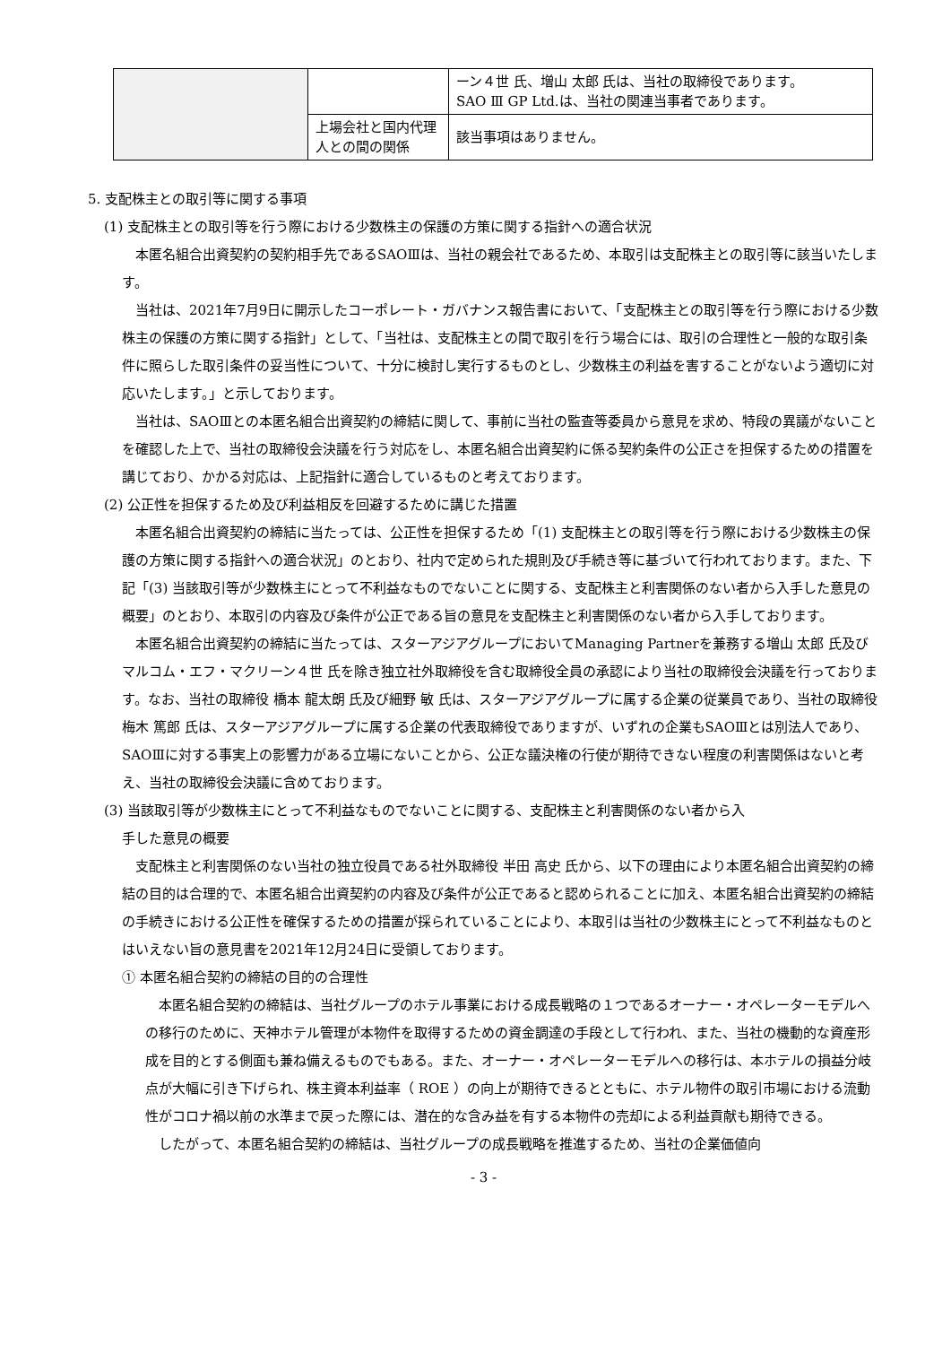| | | ーン４世 氏、増山 太郎 氏は、当社の取締役であります。 SAO Ⅲ GP Ltd.は、当社の関連当事者であります。 |
| | 上場会社と国内代理人との間の関係 | 該当事項はありません。 |
5. 支配株主との取引等に関する事項
(1) 支配株主との取引等を行う際における少数株主の保護の方策に関する指針への適合状況
　本匿名組合出資契約の契約相手先であるSAOⅢは、当社の親会社であるため、本取引は支配株主との取引等に該当いたします。
　当社は、2021年7月9日に開示したコーポレート・ガバナンス報告書において、「支配株主との取引等を行う際における少数株主の保護の方策に関する指針」として、「当社は、支配株主との間で取引を行う場合には、取引の合理性と一般的な取引条件に照らした取引条件の妥当性について、十分に検討し実行するものとし、少数株主の利益を害することがないよう適切に対応いたします。」と示しております。
　当社は、SAOⅢとの本匿名組合出資契約の締結に関して、事前に当社の監査等委員から意見を求め、特段の異議がないことを確認した上で、当社の取締役会決議を行う対応をし、本匿名組合出資契約に係る契約条件の公正さを担保するための措置を講じており、かかる対応は、上記指針に適合しているものと考えております。
(2) 公正性を担保するため及び利益相反を回避するために講じた措置
　本匿名組合出資契約の締結に当たっては、公正性を担保するため「(1) 支配株主との取引等を行う際における少数株主の保護の方策に関する指針への適合状況」のとおり、社内で定められた規則及び手続き等に基づいて行われております。また、下記「(3) 当該取引等が少数株主にとって不利益なものでないことに関する、支配株主と利害関係のない者から入手した意見の概要」のとおり、本取引の内容及び条件が公正である旨の意見を支配株主と利害関係のない者から入手しております。
　本匿名組合出資契約の締結に当たっては、スターアジアグループにおいてManaging Partnerを兼務する増山 太郎 氏及びマルコム・エフ・マクリーン４世 氏を除き独立社外取締役を含む取締役全員の承認により当社の取締役会決議を行っております。なお、当社の取締役 橋本 龍太朗 氏及び細野 敏 氏は、スターアジアグループに属する企業の従業員であり、当社の取締役 梅木 篤郎 氏は、スターアジアグループに属する企業の代表取締役でありますが、いずれの企業もSAOⅢとは別法人であり、SAOⅢに対する事実上の影響力がある立場にないことから、公正な議決権の行使が期待できない程度の利害関係はないと考え、当社の取締役会決議に含めております。
(3) 当該取引等が少数株主にとって不利益なものでないことに関する、支配株主と利害関係のない者から入
　 手した意見の概要
　支配株主と利害関係のない当社の独立役員である社外取締役 半田 高史 氏から、以下の理由により本匿名組合出資契約の締結の目的は合理的で、本匿名組合出資契約の内容及び条件が公正であると認められることに加え、本匿名組合出資契約の締結の手続きにおける公正性を確保するための措置が採られていることにより、本取引は当社の少数株主にとって不利益なものとはいえない旨の意見書を2021年12月24日に受領しております。
① 本匿名組合契約の締結の目的の合理性
　本匿名組合契約の締結は、当社グループのホテル事業における成長戦略の１つであるオーナー・オペレーターモデルへの移行のために、天神ホテル管理が本物件を取得するための資金調達の手段として行われ、また、当社の機動的な資産形成を目的とする側面も兼ね備えるものでもある。また、オーナー・オペレーターモデルへの移行は、本ホテルの損益分岐点が大幅に引き下げられ、株主資本利益率（ ROE ）の向上が期待できるとともに、ホテル物件の取引市場における流動性がコロナ禍以前の水準まで戻った際には、潜在的な含み益を有する本物件の売却による利益貢献も期待できる。
　したがって、本匿名組合契約の締結は、当社グループの成長戦略を推進するため、当社の企業価値向
- 3 -